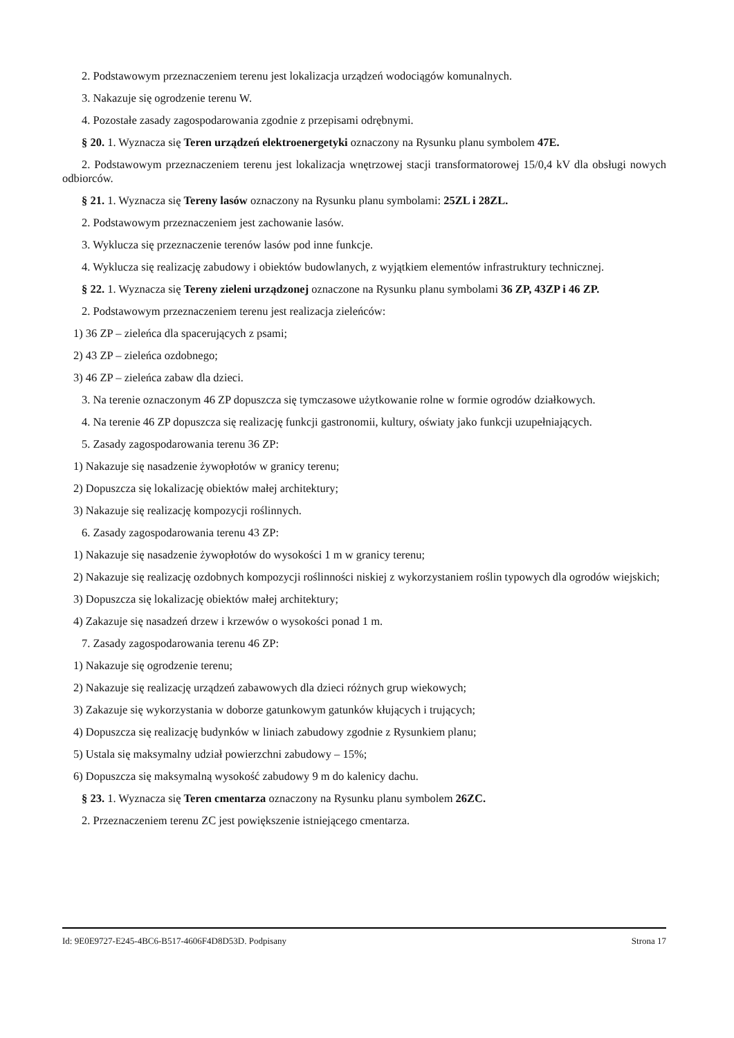2. Podstawowym przeznaczeniem terenu jest lokalizacja urządzeń wodociągów komunalnych.
3. Nakazuje się ogrodzenie terenu W.
4. Pozostałe zasady zagospodarowania zgodnie z przepisami odrębnymi.
§ 20. 1. Wyznacza się Teren urządzeń elektroenergetyki oznaczony na Rysunku planu symbolem 47E.
2. Podstawowym przeznaczeniem terenu jest lokalizacja wnętrzowej stacji transformatorowej 15/0,4 kV dla obsługi nowych odbiorców.
§ 21. 1. Wyznacza się Tereny lasów oznaczony na Rysunku planu symbolami: 25ZL i 28ZL.
2. Podstawowym przeznaczeniem jest zachowanie lasów.
3. Wyklucza się przeznaczenie terenów lasów pod inne funkcje.
4. Wyklucza się realizację zabudowy i obiektów budowlanych, z wyjątkiem elementów infrastruktury technicznej.
§ 22. 1. Wyznacza się Tereny zieleni urządzonej oznaczone na Rysunku planu symbolami 36 ZP, 43ZP i 46 ZP.
2. Podstawowym przeznaczeniem terenu jest realizacja zieleńców:
1) 36 ZP – zieleńca dla spacerujących z psami;
2) 43 ZP – zieleńca ozdobnego;
3) 46 ZP – zieleńca zabaw dla dzieci.
3. Na terenie oznaczonym 46 ZP dopuszcza się tymczasowe użytkowanie rolne w formie ogrodów działkowych.
4. Na terenie 46 ZP dopuszcza się realizację funkcji gastronomii, kultury, oświaty jako funkcji uzupełniających.
5. Zasady zagospodarowania terenu 36 ZP:
1) Nakazuje się nasadzenie żywopłotów w granicy terenu;
2) Dopuszcza się lokalizację obiektów małej architektury;
3) Nakazuje się realizację kompozycji roślinnych.
6. Zasady zagospodarowania terenu 43 ZP:
1) Nakazuje się nasadzenie żywopłotów do wysokości 1 m w granicy terenu;
2) Nakazuje się realizację ozdobnych kompozycji roślinności niskiej z wykorzystaniem roślin typowych dla ogrodów wiejskich;
3) Dopuszcza się lokalizację obiektów małej architektury;
4) Zakazuje się nasadzeń drzew i krzewów o wysokości ponad 1 m.
7. Zasady zagospodarowania terenu 46 ZP:
1) Nakazuje się ogrodzenie terenu;
2) Nakazuje się realizację urządzeń zabawowych dla dzieci różnych grup wiekowych;
3) Zakazuje się wykorzystania w doborze gatunkowym gatunków kłujących i trujących;
4) Dopuszcza się realizację budynków w liniach zabudowy zgodnie z Rysunkiem planu;
5) Ustala się maksymalny udział powierzchni zabudowy – 15%;
6) Dopuszcza się maksymalną wysokość zabudowy 9 m do kalenicy dachu.
§ 23. 1. Wyznacza się Teren cmentarza oznaczony na Rysunku planu symbolem 26ZC.
2. Przeznaczeniem terenu ZC jest powiększenie istniejącego cmentarza.
Id: 9E0E9727-E245-4BC6-B517-4606F4D8D53D. Podpisany Strona 17